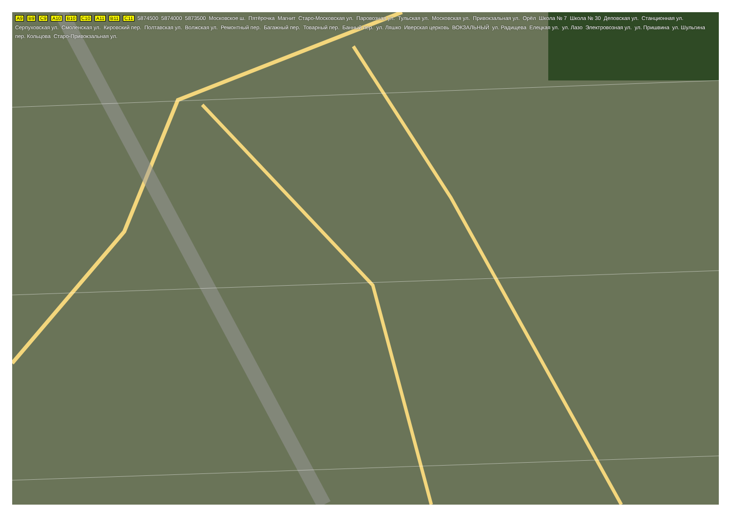A9 B9 C9 A10 B10 C10 A11 B11 C11 5874500 5874000 5873500 Московское ш. Пятёрочка Магнит Старо-Московская ул. Паровозная ул. Тульская ул. Московская ул. Привокзальная ул. Орёл Школа № 7 Школа № 30 Деповская ул. Станционная ул. Серпуховская ул. Смоленская ул. Кировский пер. Полтавская ул. Волжская ул. Ремонтный пер. Багажный пер. Товарный пер. Банный пер. ул. Ляшко Иверская церковь ВОКЗАЛЬНЫЙ ул. Радищева Елецкая ул. ул. Лазо Электровозная ул. ул. Пришвина ул. Шульгина пер. Кольцова Старо-Привокзальная ул.